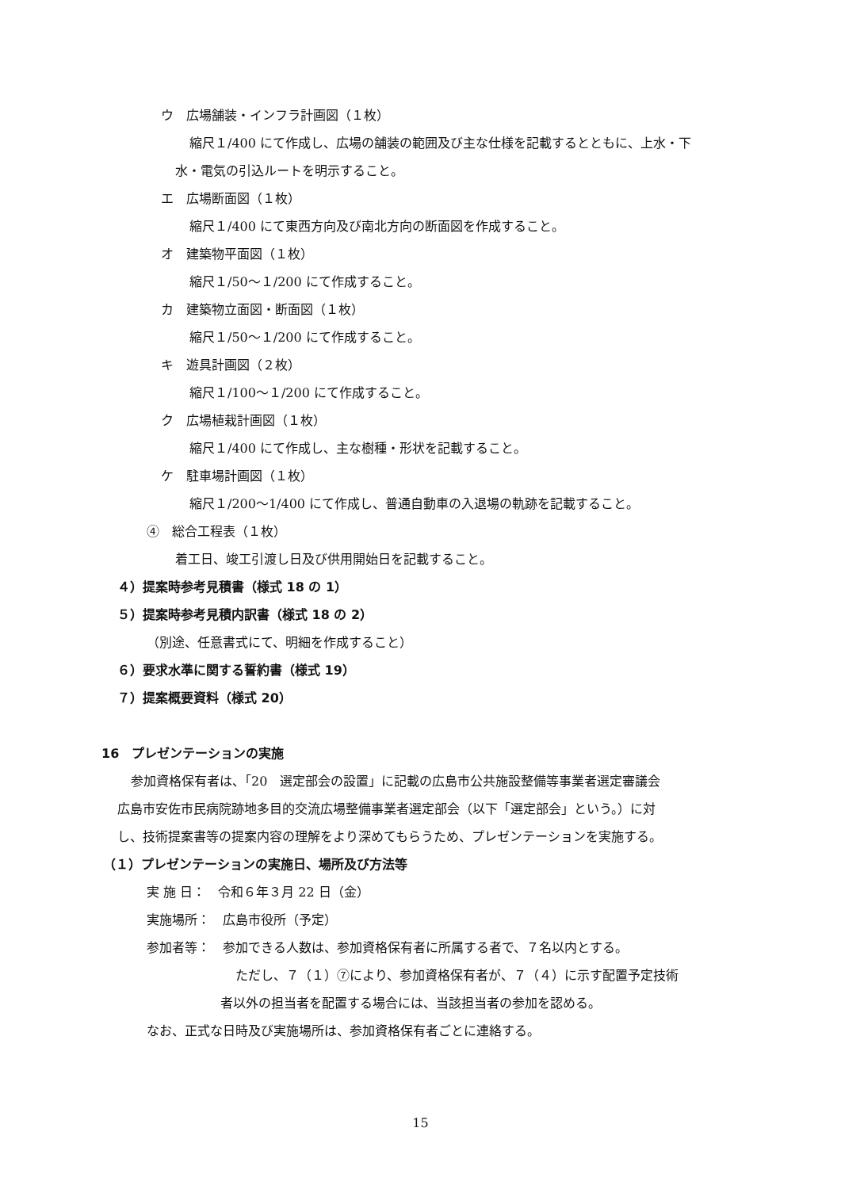ウ　広場舗装・インフラ計画図（１枚）
縮尺１/400 にて作成し、広場の舗装の範囲及び主な仕様を記載するとともに、上水・下
水・電気の引込ルートを明示すること。
エ　広場断面図（１枚）
縮尺１/400 にて東西方向及び南北方向の断面図を作成すること。
オ　建築物平面図（１枚）
縮尺１/50～１/200 にて作成すること。
カ　建築物立面図・断面図（１枚）
縮尺１/50～１/200 にて作成すること。
キ　遊具計画図（２枚）
縮尺１/100～１/200 にて作成すること。
ク　広場植栽計画図（１枚）
縮尺１/400 にて作成し、主な樹種・形状を記載すること。
ケ　駐車場計画図（１枚）
縮尺１/200～1/400 にて作成し、普通自動車の入退場の軌跡を記載すること。
④　総合工程表（１枚）
着工日、竣工引渡し日及び供用開始日を記載すること。
４）提案時参考見積書（様式 18 の 1）
５）提案時参考見積内訳書（様式 18 の 2）
（別途、任意書式にて、明細を作成すること）
６）要求水準に関する誓約書（様式 19）
７）提案概要資料（様式 20）
16　プレゼンテーションの実施
参加資格保有者は、「20　選定部会の設置」に記載の広島市公共施設整備等事業者選定審議会
広島市安佐市民病院跡地多目的交流広場整備事業者選定部会（以下「選定部会」という。）に対
し、技術提案書等の提案内容の理解をより深めてもらうため、プレゼンテーションを実施する。
（１）プレゼンテーションの実施日、場所及び方法等
実 施 日：　令和６年３月 22 日（金）
実施場所：　広島市役所（予定）
参加者等：　参加できる人数は、参加資格保有者に所属する者で、７名以内とする。
ただし、７（１）⑦により、参加資格保有者が、７（４）に示す配置予定技術
者以外の担当者を配置する場合には、当該担当者の参加を認める。
なお、正式な日時及び実施場所は、参加資格保有者ごとに連絡する。
15